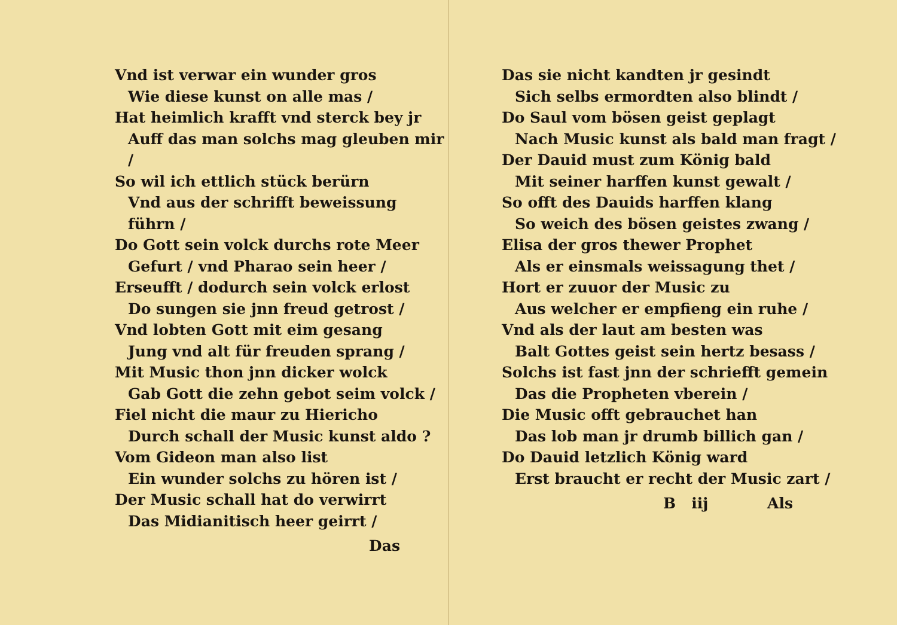Vnd ist verwar ein wunder gros
Wie diese kunst on alle mas /
Hat heimlich krafft vnd sterck bey jr
Auff das man solchs mag gleuben mir /
So wil ich ettlich stück berürn
Vnd aus der schrifft beweissung führn /
Do Gott sein volck durchs rote Meer
Gefurt / vnd Pharao sein heer /
Erseufft / dodurch sein volck erlost
Do sungen sie jnn freud getrost /
Vnd lobten Gott mit eim gesang
Jung vnd alt für freuden sprang /
Mit Music thon jnn dicker wolck
Gab Gott die zehn gebot seim volck /
Fiel nicht die maur zu Hiericho
Durch schall der Music kunst aldo ?
Vom Gideon man also list
Ein wunder solchs zu hören ist /
Der Music schall hat do verwirrt
Das Midianitisch heer geirrt /
Das
Das sie nicht kandten jr gesindt
Sich selbs ermordten also blindt /
Do Saul vom bösen geist geplagt
Nach Music kunst als bald man fragt /
Der Dauid must zum König bald
Mit seiner harffen kunst gewalt /
So offt des Dauids harffen klang
So weich des bösen geistes zwang /
Elisa der gros thewer Prophet
Als er einsmals weissagung thet /
Hort er zuuor der Music zu
Aus welcher er empfieng ein ruhe /
Vnd als der laut am besten was
Balt Gottes geist sein hertz besass /
Solchs ist fast jnn der schriefft gemein
Das die Propheten vberein /
Die Music offt gebrauchet han
Das lob man jr drumb billich gan /
Do Dauid letzlich König ward
Erst braucht er recht der Music zart /
B iij Als